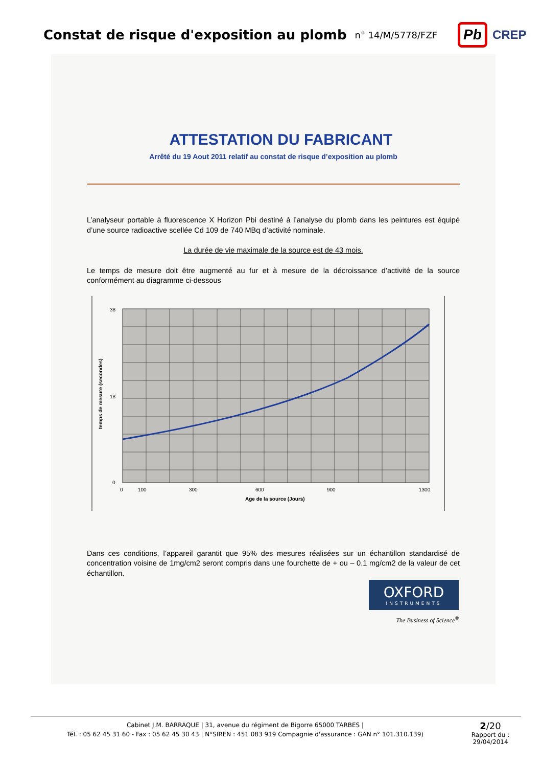Constat de risque d'exposition au plomb
n° 14/M/5778/FZF
Pb CREP
ATTESTATION DU FABRICANT
Arrêté du 19 Aout 2011 relatif au constat de risque d’exposition au plomb
L’analyseur portable à fluorescence X Horizon Pbi destiné à l’analyse du plomb dans les peintures est équipé d’une source radioactive scellée Cd 109 de 740 MBq d’activité nominale.
La durée de vie maximale de la source est de 43 mois.
Le temps de mesure doit être augmenté au fur et à mesure de la décroissance d’activité de la source conformément au diagramme ci-dessous
38
18
0
0
100
300
600
900
1300
Age de la source (Jours)
temps de mesure (secondes)
Dans ces conditions, l’appareil garantit que 95% des mesures réalisées sur un échantillon standardisé de concentration voisine de 1mg/cm2 seront compris dans une fourchette de + ou – 0.1 mg/cm2 de la valeur de cet échantillon.
OXFORD
INSTRUMENTS
The Business of Science<sup>®</sup>
Cabinet J.M. BARRAQUE | 31, avenue du régiment de Bigorre 65000 TARBES |
Tél. : 05 62 45 31 60 - Fax : 05 62 45 30 43 | N°SIREN : 451 083 919 Compagnie d'assurance : GAN n° 101.310.139)
2/20
Rapport du :
29/04/2014